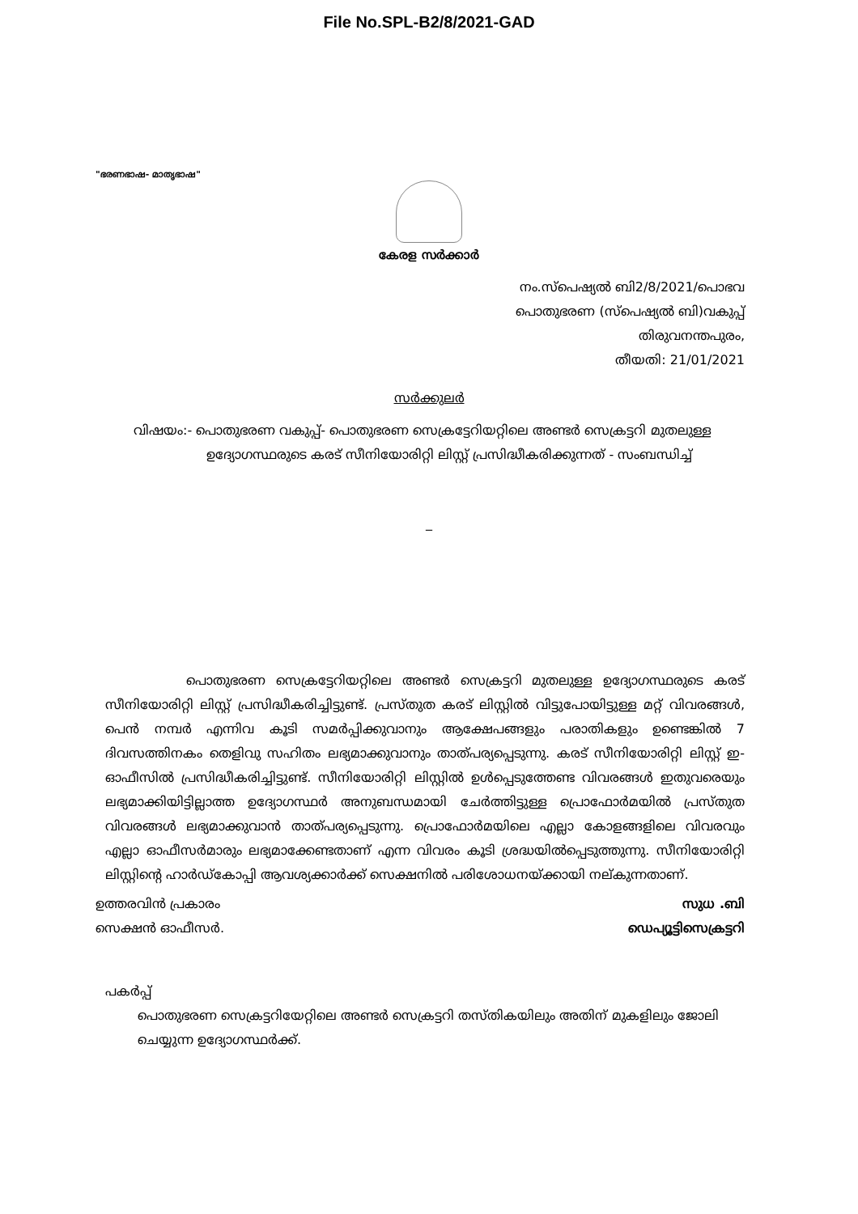File No.SPL-B2/8/2021-GAD
"ഭരണഭാഷ- മാതൃഭാഷ"
കേരള സർക്കാർ
നം.സ്പെഷ്യൽ ബി2/8/2021/പൊഭവ
പൊതുഭരണ (സ്പെഷ്യൽ ബി)വകുപ്പ്
തിരുവനന്തപുരം,
തീയതി: 21/01/2021
സർക്കുലർ
വിഷയം:- പൊതുഭരണ വകുപ്പ്- പൊതുഭരണ സെക്രട്ടേറിയറ്റിലെ അണ്ടർ സെക്രട്ടറി മുതലുള്ള
ഉദ്യോഗസ്ഥരുടെ കരട് സീനിയോരിറ്റി ലിസ്റ്റ് പ്രസിദ്ധീകരിക്കുന്നത് - സംബന്ധിച്ച്
_
പൊതുഭരണ സെക്രട്ടേറിയറ്റിലെ അണ്ടർ സെക്രട്ടറി മുതലുള്ള ഉദ്യോഗസ്ഥരുടെ കരട് സീനിയോരിറ്റി ലിസ്റ്റ് പ്രസിദ്ധീകരിച്ചിട്ടുണ്ട്. പ്രസ്തുത കരട് ലിസ്റ്റിൽ വിട്ടുപോയിട്ടുള്ള മറ്റ് വിവരങ്ങൾ, പെൻ നമ്പർ എന്നിവ കൂടി സമർപ്പിക്കുവാനും ആക്ഷേപങ്ങളും പരാതികളും ഉണ്ടെങ്കിൽ 7 ദിവസത്തിനകം തെളിവു സഹിതം ലഭ്യമാക്കുവാനും താത്പര്യപ്പെടുന്നു. കരട് സീനിയോരിറ്റി ലിസ്റ്റ് ഇ-ഓഫീസിൽ പ്രസിദ്ധീകരിച്ചിട്ടുണ്ട്. സീനിയോരിറ്റി ലിസ്റ്റിൽ ഉൾപ്പെടുത്തേണ്ട വിവരങ്ങൾ ഇതുവരെയും ലഭ്യമാക്കിയിട്ടില്ലാത്ത ഉദ്യോഗസ്ഥർ അനുബന്ധമായി ചേർത്തിട്ടുള്ള പ്രൊഫോർമയിൽ പ്രസ്തുത വിവരങ്ങൾ ലഭ്യമാക്കുവാൻ താത്പര്യപ്പെടുന്നു. പ്രൊഫോർമയിലെ എല്ലാ കോളങ്ങളിലെ വിവരവും എല്ലാ ഓഫീസർമാരും ലഭ്യമാക്കേണ്ടതാണ് എന്ന വിവരം കൂടി ശ്രദ്ധയിൽപ്പെടുത്തുന്നു. സീനിയോരിറ്റി ലിസ്റ്റിന്റെ ഹാർഡ്കോപ്പി ആവശ്യക്കാർക്ക് സെക്ഷനിൽ പരിശോധനയ്ക്കായി നല്കുന്നതാണ്.
ഉത്തരവിൻ പ്രകാരം
സെക്ഷൻ ഓഫീസർ.
സുധ .ബി
ഡെപ്യൂട്ടിസെക്രട്ടറി
പകർപ്പ്
പൊതുഭരണ സെക്രട്ടറിയേറ്റിലെ അണ്ടർ സെക്രട്ടറി തസ്തികയിലും അതിന് മുകളിലും ജോലി ചെയ്യുന്ന ഉദ്യോഗസ്ഥർക്ക്.